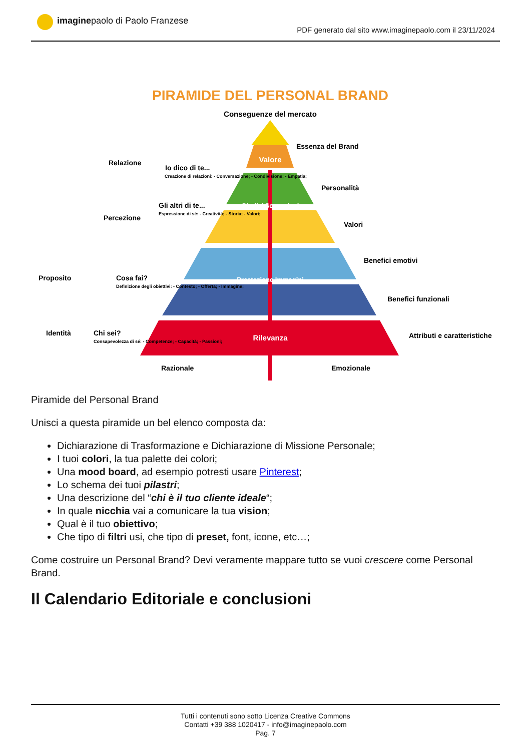imaginepaolo di Paolo Franzese
PDF generato dal sito www.imaginepaolo.com il 23/11/2024
PIRAMIDE DEL PERSONAL BRAND
Conseguenze del mercato
Valore
Giudizi Sensazioni
Prestazione Immagini
Rilevanza
Essenza del Brand
Personalità
Valori
Benefici emotivi
Benefici funzionali
Attributi e caratteristiche
Razionale
Emozionale
Relazione
Percezione
Io dico di te...
Creazione di relazioni: - Conversazione; - Condivisione; - Empatia;
Gli altri di te...
Espressione di sé: - Creatività; - Storia; - Valori;
Proposito
Identità
Cosa fai?
Definizione degli obiettivi: - Contesto; - Offerta; - Immagine;
Chi sei?
Consapevolezza di sé: - Competenze; - Capacità; - Passioni;
Piramide del Personal Brand
Unisci a questa piramide un bel elenco composta da:
Dichiarazione di Trasformazione e Dichiarazione di Missione Personale;
I tuoi colori, la tua palette dei colori;
Una mood board, ad esempio potresti usare Pinterest;
Lo schema dei tuoi pilastri;
Una descrizione del “chi è il tuo cliente ideale“;
In quale nicchia vai a comunicare la tua vision;
Qual è il tuo obiettivo;
Che tipo di filtri usi, che tipo di preset, font, icone, etc…;
Come costruire un Personal Brand? Devi veramente mappare tutto se vuoi crescere come Personal Brand.
Il Calendario Editoriale e conclusioni
Tutti i contenuti sono sotto Licenza Creative Commons
Contatti +39 388 1020417 - info@imaginepaolo.com
Pag. 7